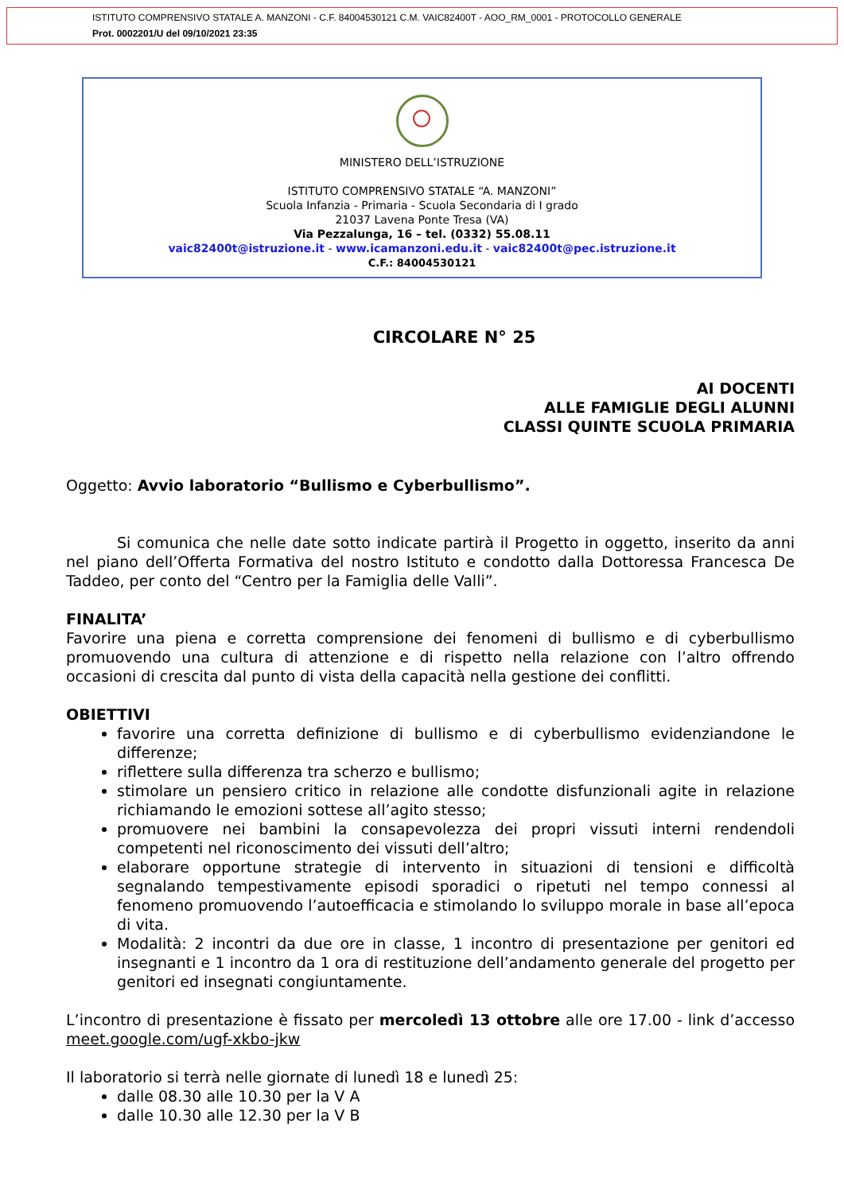ISTITUTO COMPRENSIVO STATALE A. MANZONI - C.F. 84004530121 C.M. VAIC82400T - AOO_RM_0001 - PROTOCOLLO GENERALE
Prot. 0002201/U del 09/10/2021 23:35
MINISTERO DELL’ISTRUZIONE
ISTITUTO COMPRENSIVO STATALE “A. MANZONI”
Scuola Infanzia - Primaria - Scuola Secondaria di I grado
21037 Lavena Ponte Tresa (VA)
Via Pezzalunga, 16 – tel. (0332) 55.08.11
vaic82400t@istruzione.it - www.icamanzoni.edu.it - vaic82400t@pec.istruzione.it
C.F.: 84004530121
CIRCOLARE N° 25
AI DOCENTI
ALLE FAMIGLIE DEGLI ALUNNI
CLASSI QUINTE SCUOLA PRIMARIA
Oggetto: Avvio laboratorio “Bullismo e Cyberbullismo”.
Si comunica che nelle date sotto indicate partirà il Progetto in oggetto, inserito da anni nel piano dell’Offerta Formativa del nostro Istituto e condotto dalla Dottoressa Francesca De Taddeo, per conto del “Centro per la Famiglia delle Valli”.
FINALITA’
Favorire una piena e corretta comprensione dei fenomeni di bullismo e di cyberbullismo promuovendo una cultura di attenzione e di rispetto nella relazione con l’altro offrendo occasioni di crescita dal punto di vista della capacità nella gestione dei conflitti.
OBIETTIVI
favorire una corretta definizione di bullismo e di cyberbullismo evidenziandone le differenze;
riflettere sulla differenza tra scherzo e bullismo;
stimolare un pensiero critico in relazione alle condotte disfunzionali agite in relazione richiamando le emozioni sottese all’agito stesso;
promuovere nei bambini la consapevolezza dei propri vissuti interni rendendoli competenti nel riconoscimento dei vissuti dell’altro;
elaborare opportune strategie di intervento in situazioni di tensioni e difficoltà segnalando tempestivamente episodi sporadici o ripetuti nel tempo connessi al fenomeno promuovendo l’autoefficacia e stimolando lo sviluppo morale in base all’epoca di vita.
Modalità: 2 incontri da due ore in classe, 1 incontro di presentazione per genitori ed insegnanti e 1 incontro da 1 ora di restituzione dell’andamento generale del progetto per genitori ed insegnati congiuntamente.
L’incontro di presentazione è fissato per mercoledì 13 ottobre alle ore 17.00 - link d’accesso meet.google.com/ugf-xkbo-jkw
Il laboratorio si terrà nelle giornate di lunedì 18 e lunedì 25:
dalle 08.30 alle 10.30 per la V A
dalle 10.30 alle 12.30 per la V B